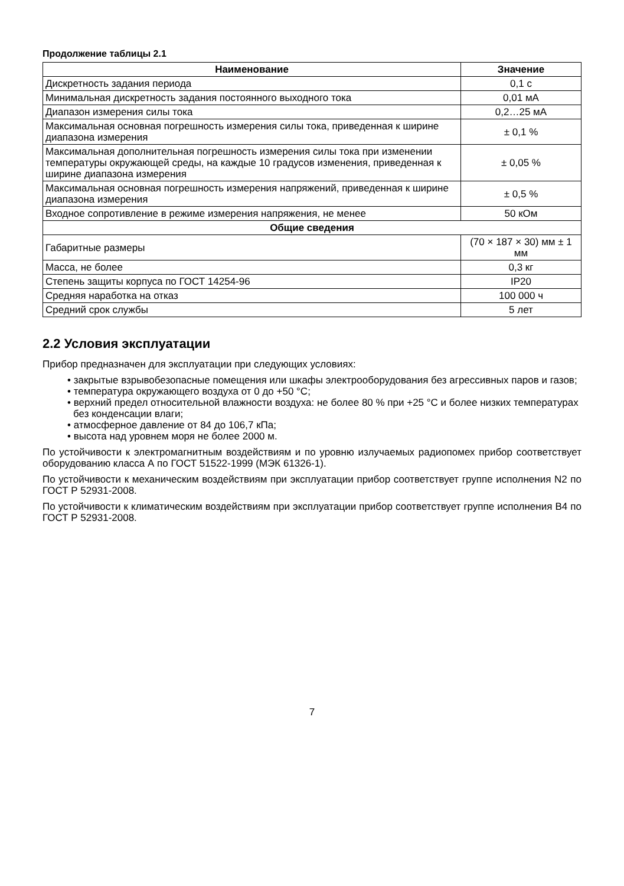Продолжение таблицы 2.1
| Наименование | Значение |
| --- | --- |
| Дискретность задания периода | 0,1 с |
| Минимальная дискретность задания постоянного выходного тока | 0,01 мА |
| Диапазон измерения силы тока | 0,2…25 мА |
| Максимальная основная погрешность измерения силы тока, приведенная к ширине диапазона измерения | ± 0,1 % |
| Максимальная дополнительная погрешность измерения силы тока при изменении температуры окружающей среды, на каждые 10 градусов изменения, приведенная к ширине диапазона измерения | ± 0,05 % |
| Максимальная основная погрешность измерения напряжений, приведенная к ширине диапазона измерения | ± 0,5 % |
| Входное сопротивление в режиме измерения напряжения, не менее | 50 кОм |
| Общие сведения | |
| Габаритные размеры | (70 × 187 × 30) мм ± 1 мм |
| Масса, не более | 0,3 кг |
| Степень защиты корпуса по ГОСТ 14254-96 | IP20 |
| Средняя наработка на отказ | 100 000 ч |
| Средний срок службы | 5 лет |
2.2 Условия эксплуатации
Прибор предназначен для эксплуатации при следующих условиях:
• закрытые взрывобезопасные помещения или шкафы электрооборудования без агрессивных паров и газов;
• температура окружающего воздуха от 0 до +50 °C;
• верхний предел относительной влажности воздуха: не более 80 % при +25 °C и более низких температурах без конденсации влаги;
• атмосферное давление от 84 до 106,7 кПа;
• высота над уровнем моря не более 2000 м.
По устойчивости к электромагнитным воздействиям и по уровню излучаемых радиопомех прибор соответствует оборудованию класса А по ГОСТ 51522-1999 (МЭК 61326-1).
По устойчивости к механическим воздействиям при эксплуатации прибор соответствует группе исполнения N2 по ГОСТ Р 52931-2008.
По устойчивости к климатическим воздействиям при эксплуатации прибор соответствует группе исполнения В4 по ГОСТ Р 52931-2008.
7